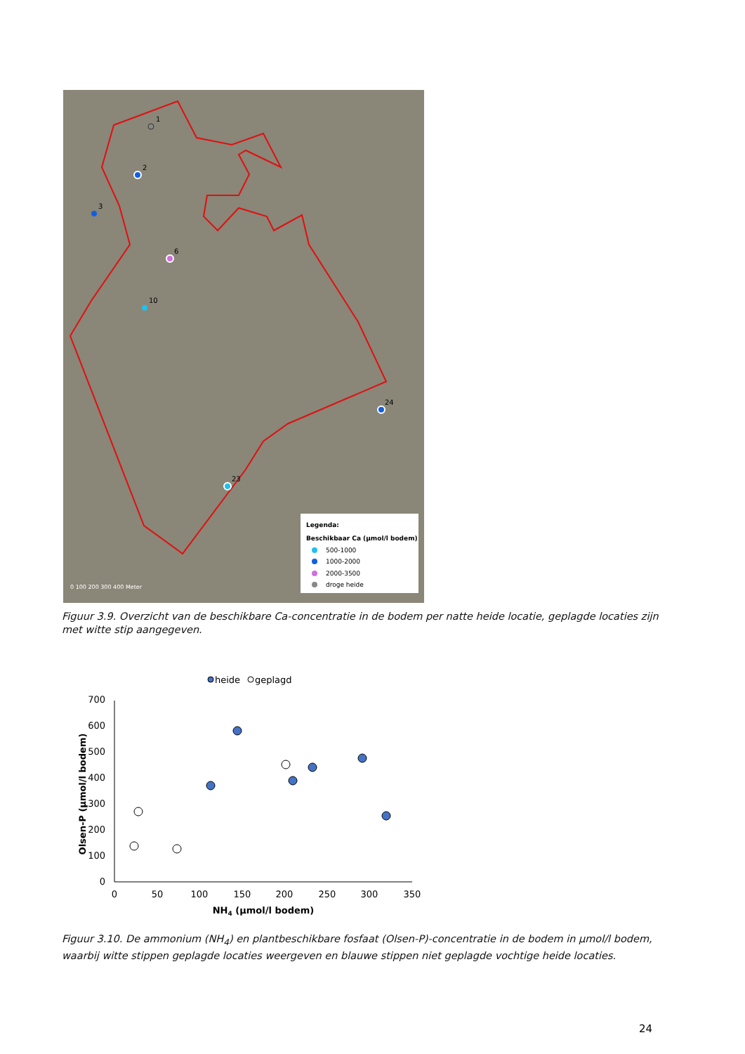0 100 200 300 400 Meter
1
2
3
6
10
23
24
Legenda:
Beschikbaar Ca (µmol/l bodem)
500-1000
1000-2000
2000-3500
droge heide
Figuur 3.9. Overzicht van de beschikbare Ca-concentratie in de bodem per natte heide locatie, geplagde locaties zijn met witte stip aangegeven.
heide
geplagd
0
100
200
300
400
500
600
700
0
50
100
150
200
250
300
350
NH4 (µmol/l bodem)
Olsen-P (µmol/l bodem)
Figuur 3.10. De ammonium (NH<sub>4</sub>) en plantbeschikbare fosfaat (Olsen-P)-concentratie in de bodem in µmol/l bodem, waarbij witte stippen geplagde locaties weergeven en blauwe stippen niet geplagde vochtige heide locaties.
24